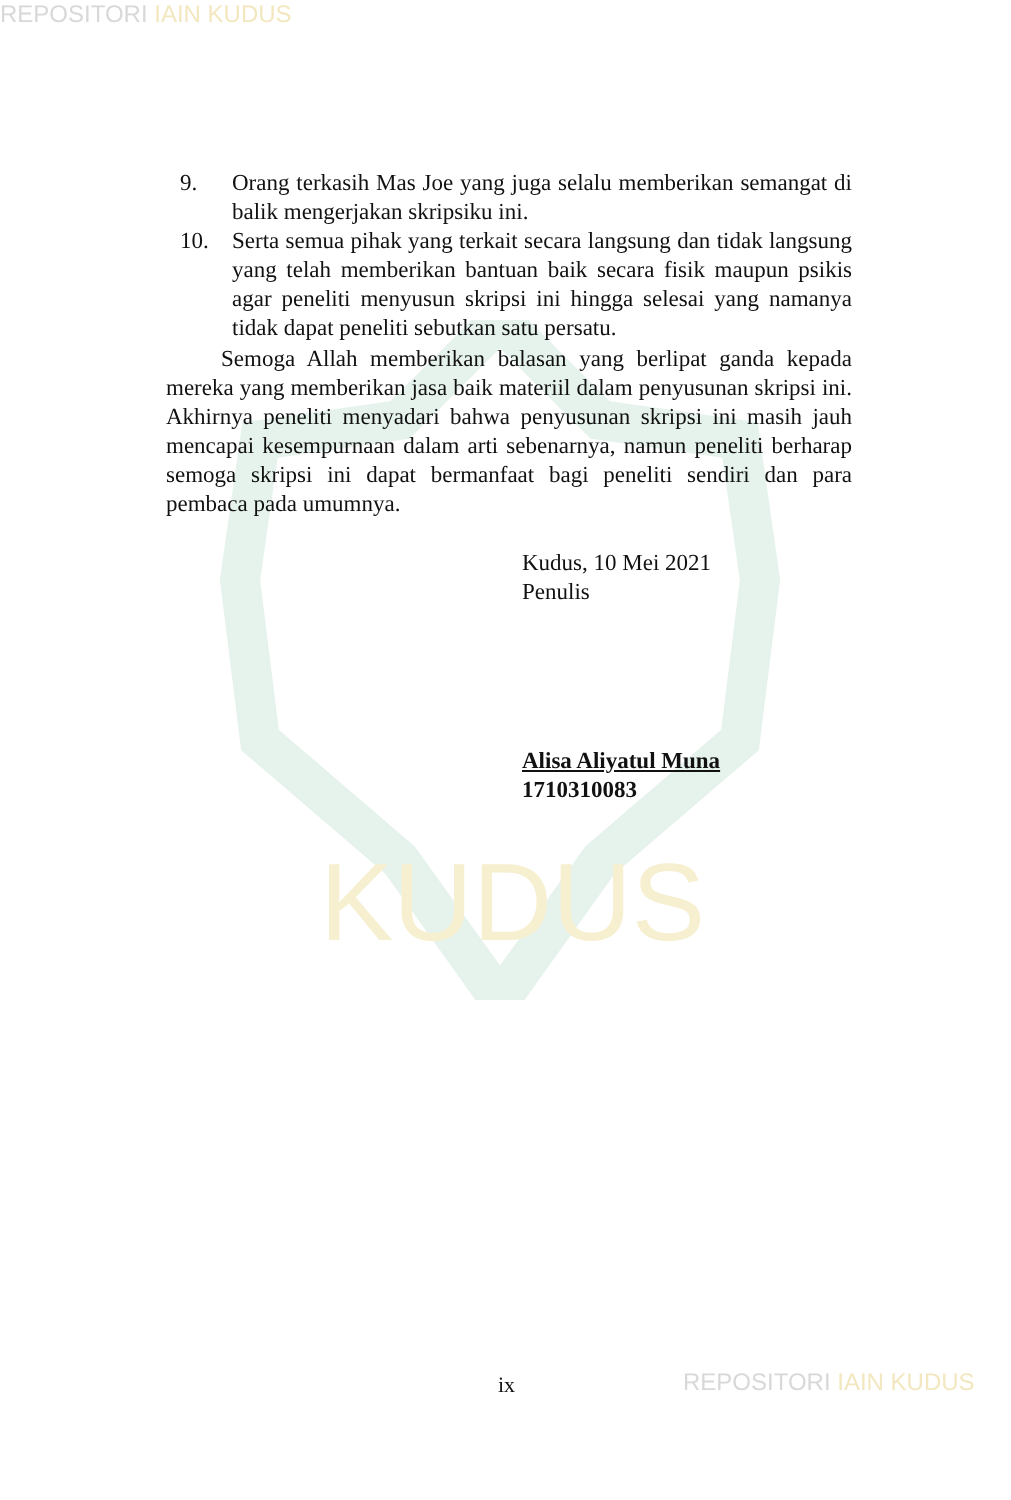REPOSITORI IAIN KUDUS
KUDUS
9. Orang terkasih Mas Joe yang juga selalu memberikan semangat di balik mengerjakan skripsiku ini.
10. Serta semua pihak yang terkait secara langsung dan tidak langsung yang telah memberikan bantuan baik secara fisik maupun psikis agar peneliti menyusun skripsi ini hingga selesai yang namanya tidak dapat peneliti sebutkan satu persatu.
Semoga Allah memberikan balasan yang berlipat ganda kepada mereka yang memberikan jasa baik materiil dalam penyusunan skripsi ini. Akhirnya peneliti menyadari bahwa penyusunan skripsi ini masih jauh mencapai kesempurnaan dalam arti sebenarnya, namun peneliti berharap semoga skripsi ini dapat bermanfaat bagi peneliti sendiri dan para pembaca pada umumnya.
Kudus, 10 Mei 2021
Penulis
Alisa Aliyatul Muna
1710310083
ix REPOSITORI IAIN KUDUS